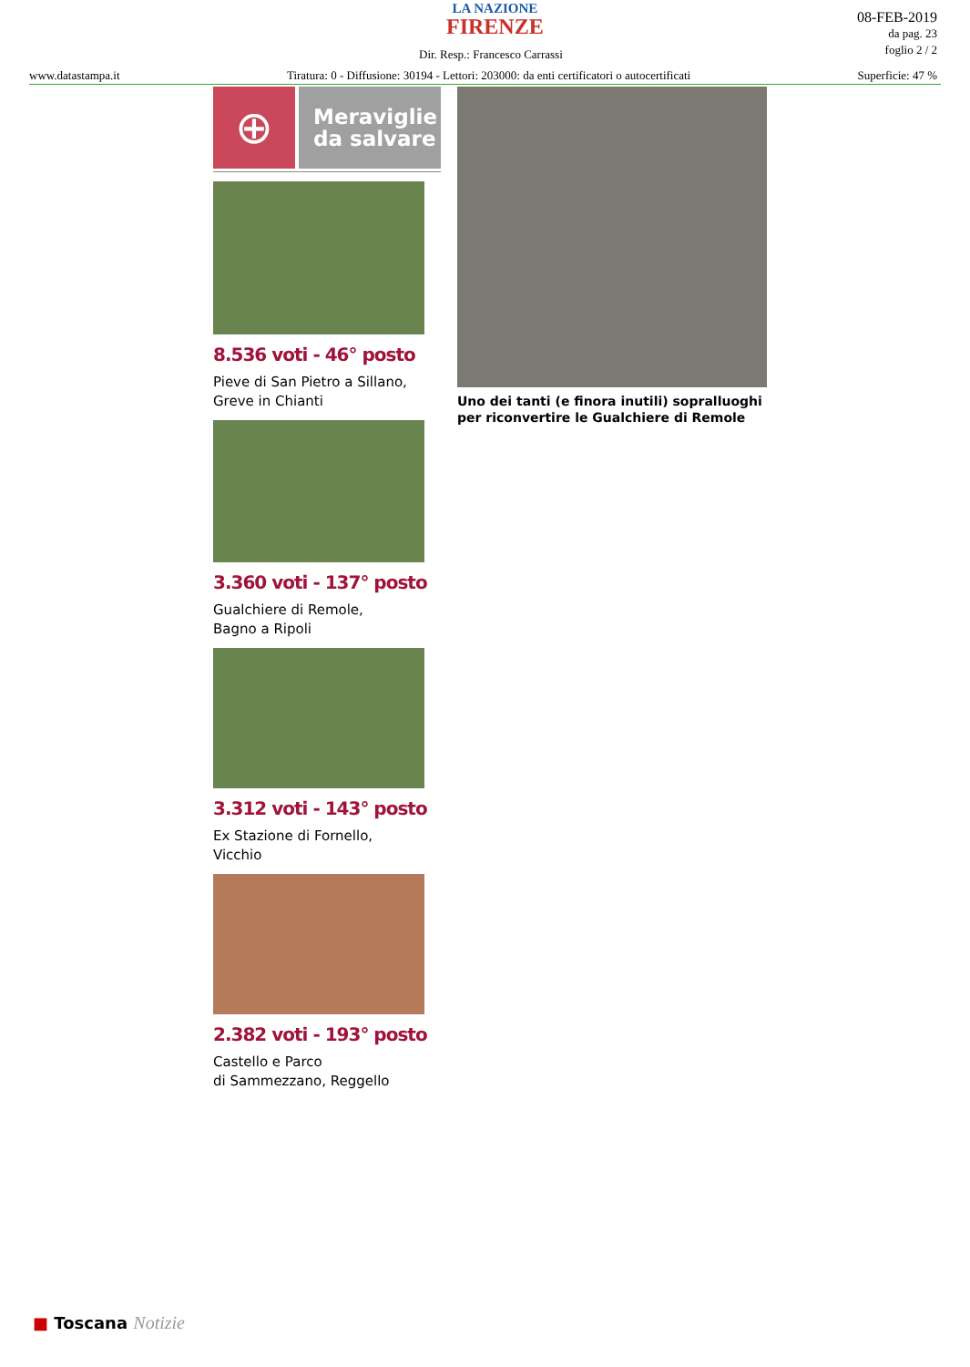LA NAZIONE
FIRENZE
Dir. Resp.: Francesco Carrassi
08-FEB-2019
da pag. 23
foglio 2 / 2
www.datastampa.it Tiratura: 0 - Diffusione: 30194 - Lettori: 203000: da enti certificatori o autocertificati Superficie: 47 %
⊕
Meraviglie
da salvare
8.536 voti - 46° posto
Pieve di San Pietro a Sillano, Greve in Chianti
3.360 voti - 137° posto
Gualchiere di Remole,
Bagno a Ripoli
3.312 voti - 143° posto
Ex Stazione di Fornello,
Vicchio
2.382 voti - 193° posto
Castello e Parco
di Sammezzano, Reggello
Uno dei tanti (e finora inutili) sopralluoghi
per riconvertire le Gualchiere di Remole
■ Toscana Notizie